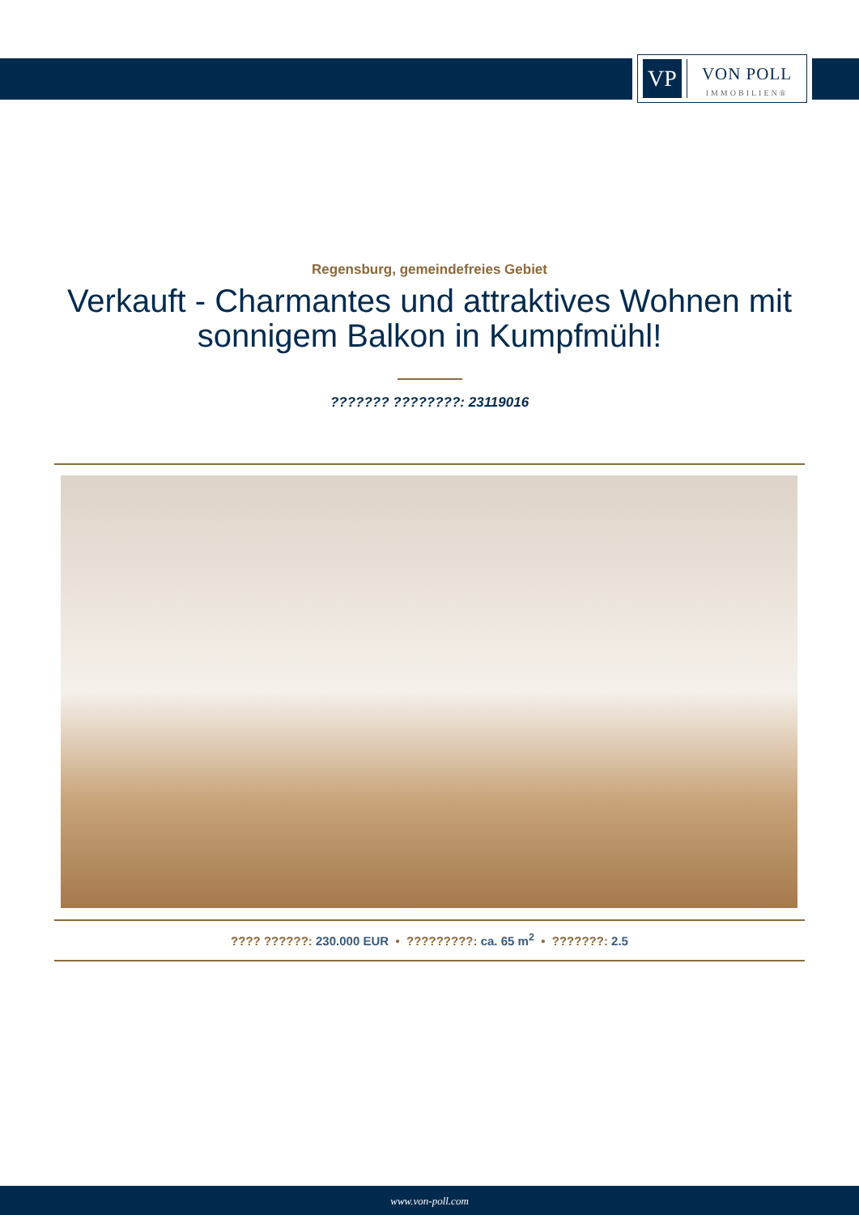VP
VON POLL
IMMOBILIEN®
Regensburg, gemeindefreies Gebiet
Verkauft - Charmantes und attraktives Wohnen mit sonnigem Balkon in Kumpfmühl!
??????? ????????: 23119016
???? ??????: 230.000 EUR • ?????????: ca. 65 m<sup>2</sup> • ???????: 2.5
www.von-poll.com